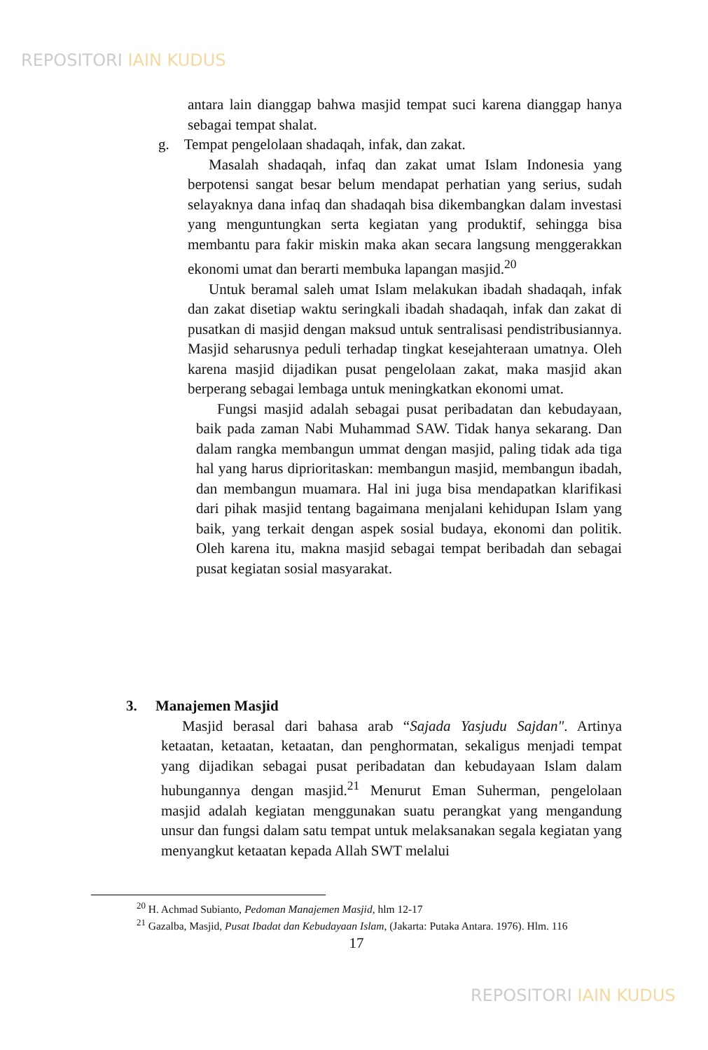REPOSITORI IAIN KUDUS
antara lain dianggap bahwa masjid tempat suci karena dianggap hanya sebagai tempat shalat.
g. Tempat pengelolaan shadaqah, infak, dan zakat.
Masalah shadaqah, infaq dan zakat umat Islam Indonesia yang berpotensi sangat besar belum mendapat perhatian yang serius, sudah selayaknya dana infaq dan shadaqah bisa dikembangkan dalam investasi yang menguntungkan serta kegiatan yang produktif, sehingga bisa membantu para fakir miskin maka akan secara langsung menggerakkan ekonomi umat dan berarti membuka lapangan masjid.<sup>20</sup>
Untuk beramal saleh umat Islam melakukan ibadah shadaqah, infak dan zakat disetiap waktu seringkali ibadah shadaqah, infak dan zakat di pusatkan di masjid dengan maksud untuk sentralisasi pendistribusiannya. Masjid seharusnya peduli terhadap tingkat kesejahteraan umatnya. Oleh karena masjid dijadikan pusat pengelolaan zakat, maka masjid akan berperang sebagai lembaga untuk meningkatkan ekonomi umat.
Fungsi masjid adalah sebagai pusat peribadatan dan kebudayaan, baik pada zaman Nabi Muhammad SAW. Tidak hanya sekarang. Dan dalam rangka membangun ummat dengan masjid, paling tidak ada tiga hal yang harus diprioritaskan: membangun masjid, membangun ibadah, dan membangun muamara. Hal ini juga bisa mendapatkan klarifikasi dari pihak masjid tentang bagaimana menjalani kehidupan Islam yang baik, yang terkait dengan aspek sosial budaya, ekonomi dan politik. Oleh karena itu, makna masjid sebagai tempat beribadah dan sebagai pusat kegiatan sosial masyarakat.
3. Manajemen Masjid
Masjid berasal dari bahasa arab “Sajada Yasjudu Sajdan". Artinya ketaatan, ketaatan, ketaatan, dan penghormatan, sekaligus menjadi tempat yang dijadikan sebagai pusat peribadatan dan kebudayaan Islam dalam hubungannya dengan masjid.<sup>21</sup> Menurut Eman Suherman, pengelolaan masjid adalah kegiatan menggunakan suatu perangkat yang mengandung unsur dan fungsi dalam satu tempat untuk melaksanakan segala kegiatan yang menyangkut ketaatan kepada Allah SWT melalui
<sup>20</sup> H. Achmad Subianto, Pedoman Manajemen Masjid, hlm 12-17
<sup>21</sup> Gazalba, Masjid, Pusat Ibadat dan Kebudayaan Islam, (Jakarta: Putaka Antara. 1976). Hlm. 116
17
REPOSITORI IAIN KUDUS